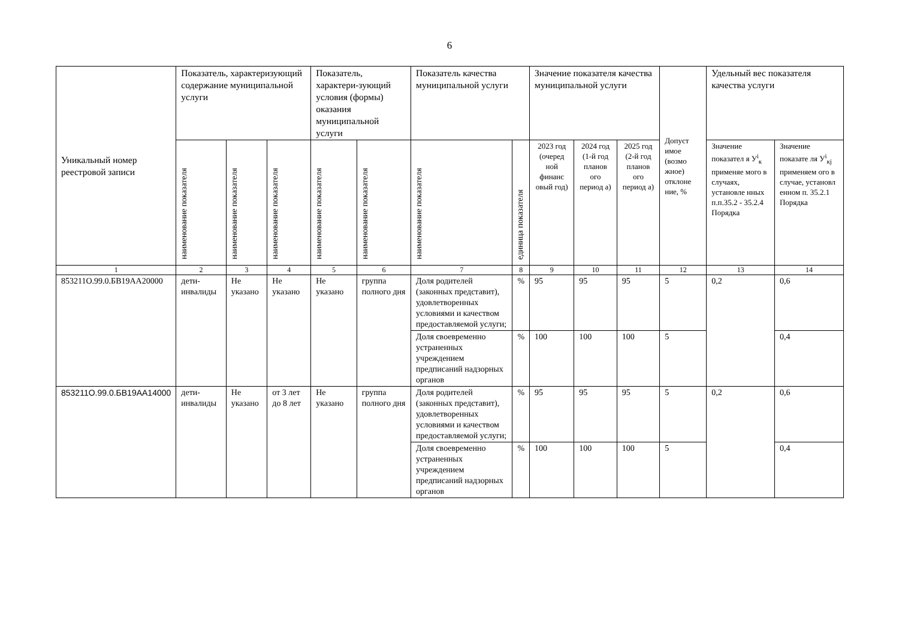6
| Уникальный номер реестровой записи | Показатель, характеризующий содержание муниципальной услуги | | | Показатель, характери-зующий условия (формы) оказания муниципальной услуги | | Показатель качества муниципальной услуги | | Значение показателя качества муниципальной услуги | | | Допуст имое (возмо жное) отклоне ние, % | Удельный вес показателя качества услуги | |
| --- | --- | --- | --- | --- | --- | --- | --- | --- | --- | --- | --- | --- | --- |
| | наименование показателя | наименование показателя | наименование показателя | наименование показателя | наименование показателя | наименование показателя | единица показателя | 2023 год (очеред ной финанс овый год) | 2024 год (1-й год планов ого период а) | 2025 год (2-й год планов ого период а) | | Значение показател я У<sup>i</sup><sub>к</sub> применяе мого в случаях, установле нных п.п.35.2 - 35.2.4 Порядка | Значение показате ля У<sup>i</sup><sub>кj</sub> применяем ого в случае, установл енном п. 35.2.1 Порядка |
| 1 | 2 | 3 | 4 | 5 | 6 | 7 | 8 | 9 | 10 | 11 | 12 | 13 | 14 |
| 853211О.99.0.БВ19АА20000 | дети-инвалиды | Не указано | Не указано | Не указано | группа полного дня | Доля родителей (законных представит), удовлетворенных условиями и качеством предоставляемой услуги; | % | 95 | 95 | 95 | 5 | 0,2 | 0,6 |
| | | | | | | Доля своевременно устраненных учреждением предписаний надзорных органов | % | 100 | 100 | 100 | 5 | | 0,4 |
| 853211О.99.0.БВ19АА14000 | дети-инвалиды | Не указано | от 3 лет до 8 лет | Не указано | группа полного дня | Доля родителей (законных представит), удовлетворенных условиями и качеством предоставляемой услуги; | % | 95 | 95 | 95 | 5 | 0,2 | 0,6 |
| | | | | | | Доля своевременно устраненных учреждением предписаний надзорных органов | % | 100 | 100 | 100 | 5 | | 0,4 |